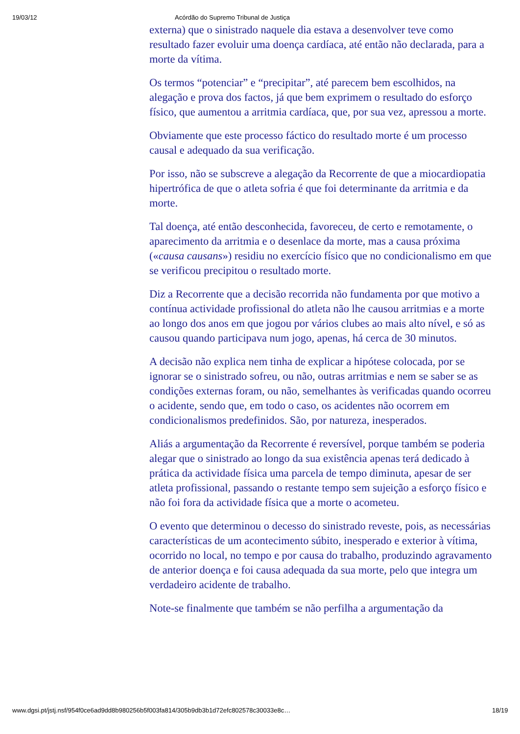19/03/12 Acórdão do Supremo Tribunal de Justiça
externa) que o sinistrado naquele dia estava a desenvolver teve como resultado fazer evoluir uma doença cardíaca, até então não declarada, para a morte da vítima.
Os termos “potenciar” e “precipitar”, até parecem bem escolhidos, na alegação e prova dos factos, já que bem exprimem o resultado do esforço físico, que aumentou a arritmia cardíaca, que, por sua vez, apressou a morte.
Obviamente que este processo fáctico do resultado morte é um processo causal e adequado da sua verificação.
Por isso, não se subscreve a alegação da Recorrente de que a miocardiopatia hipertrófica de que o atleta sofria é que foi determinante da arritmia e da morte.
Tal doença, até então desconhecida, favoreceu, de certo e remotamente, o aparecimento da arritmia e o desenlace da morte, mas a causa próxima («causa causans») residiu no exercício físico que no condicionalismo em que se verificou precipitou o resultado morte.
Diz a Recorrente que a decisão recorrida não fundamenta por que motivo a contínua actividade profissional do atleta não lhe causou arritmias e a morte ao longo dos anos em que jogou por vários clubes ao mais alto nível, e só as causou quando participava num jogo, apenas, há cerca de 30 minutos.
A decisão não explica nem tinha de explicar a hipótese colocada, por se ignorar se o sinistrado sofreu, ou não, outras arritmias e nem se saber se as condições externas foram, ou não, semelhantes às verificadas quando ocorreu o acidente, sendo que, em todo o caso, os acidentes não ocorrem em condicionalismos predefinidos. São, por natureza, inesperados.
Aliás a argumentação da Recorrente é reversível, porque também se poderia alegar que o sinistrado ao longo da sua existência apenas terá dedicado à prática da actividade física uma parcela de tempo diminuta, apesar de ser atleta profissional, passando o restante tempo sem sujeição a esforço físico e não foi fora da actividade física que a morte o acometeu.
O evento que determinou o decesso do sinistrado reveste, pois, as necessárias características de um acontecimento súbito, inesperado e exterior à vítima, ocorrido no local, no tempo e por causa do trabalho, produzindo agravamento de anterior doença e foi causa adequada da sua morte, pelo que integra um verdadeiro acidente de trabalho.
Note-se finalmente que também se não perfilha a argumentação da
www.dgsi.pt/jstj.nsf/954f0ce6ad9dd8b980256b5f003fa814/305b9db3b1d72efc802578c30033e8c… 18/19